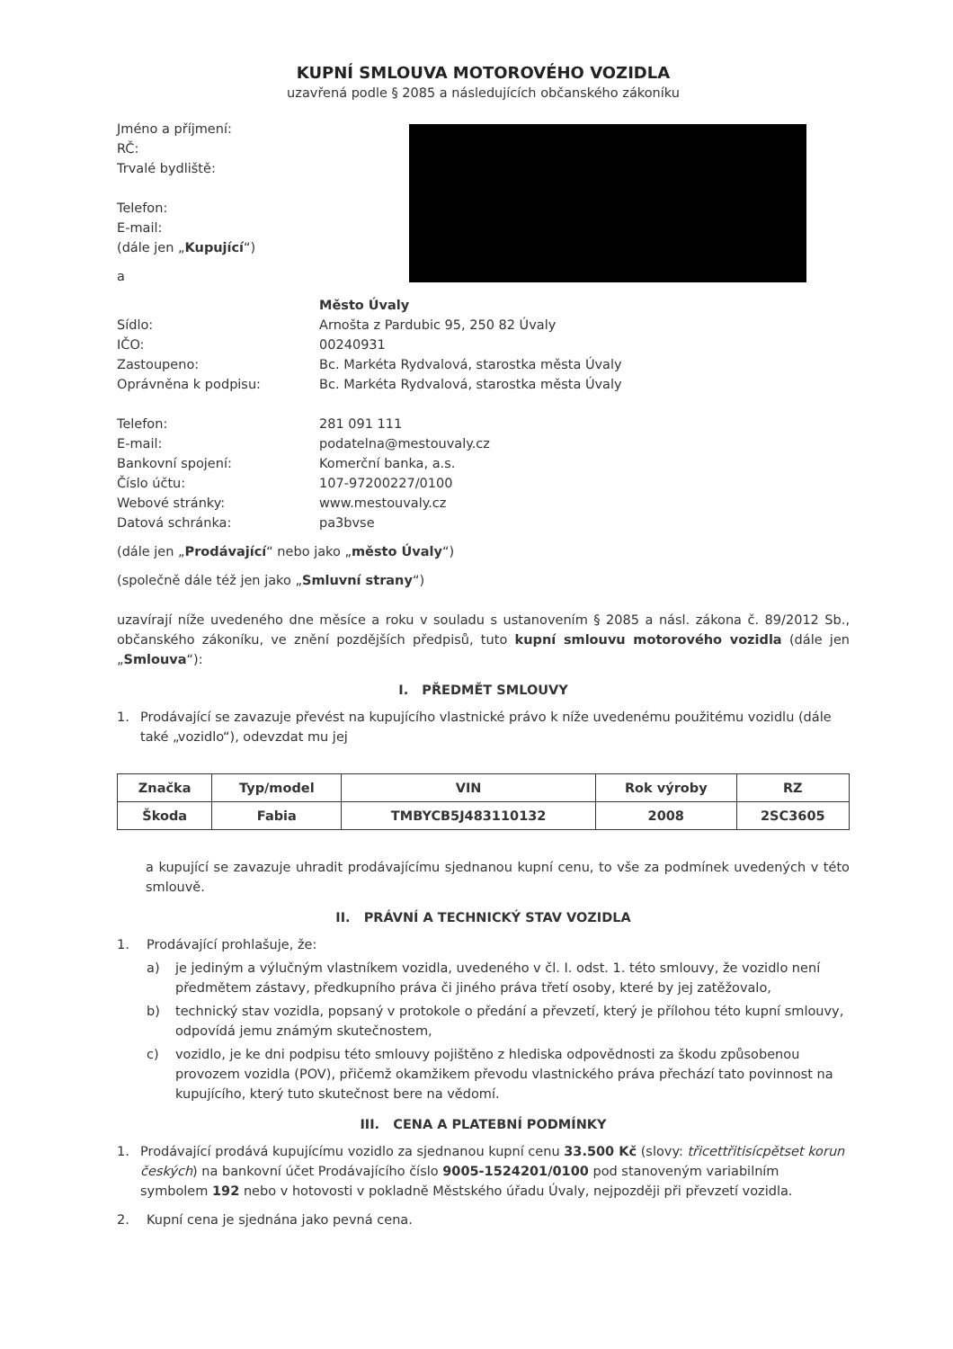KUPNÍ SMLOUVA MOTOROVÉHO VOZIDLA
uzavřená podle § 2085 a následujících občanského zákoníku
Jméno a příjmení:
RČ:
Trvalé bydliště:
Telefon:
E-mail:
(dále jen „Kupující“)
a
Město Úvaly
Sídlo: Arnošta z Pardubic 95, 250 82 Úvaly
IČO: 00240931
Zastoupeno: Bc. Markéta Rydvalová, starostka města Úvaly
Oprávněna k podpisu: Bc. Markéta Rydvalová, starostka města Úvaly
Telefon: 281 091 111
E-mail: podatelna@mestouvaly.cz
Bankovní spojení: Komerční banka, a.s.
Číslo účtu: 107-97200227/0100
Webové stránky: www.mestouvaly.cz
Datová schránka: pa3bvse
(dále jen „Prodávající“ nebo jako „město Úvaly“)
(společně dále též jen jako „Smluvní strany“)
uzavírají níže uvedeného dne měsíce a roku v souladu s ustanovením § 2085 a násl. zákona č. 89/2012 Sb., občanského zákoníku, ve znění pozdějších předpisů, tuto kupní smlouvu motorového vozidla (dále jen „Smlouva“):
I. PŘEDMĚT SMLOUVY
1. Prodávající se zavazuje převést na kupujícího vlastnické právo k níže uvedenému použitému vozidlu (dále také „vozidlo“), odevzdat mu jej
| Značka | Typ/model | VIN | Rok výroby | RZ |
| --- | --- | --- | --- | --- |
| Škoda | Fabia | TMBYCB5J483110132 | 2008 | 2SC3605 |
a kupující se zavazuje uhradit prodávajícímu sjednanou kupní cenu, to vše za podmínek uvedených v této smlouvě.
II. PRÁVNÍ A TECHNICKÝ STAV VOZIDLA
1. Prodávající prohlašuje, že:
a) je jediným a výlučným vlastníkem vozidla, uvedeného v čl. I. odst. 1. této smlouvy, že vozidlo není předmětem zástavy, předkupního práva či jiného práva třetí osoby, které by jej zatěžovalo,
b) technický stav vozidla, popsaný v protokole o předání a převzetí, který je přílohou této kupní smlouvy, odpovídá jemu známým skutečnostem,
c) vozidlo, je ke dni podpisu této smlouvy pojištěno z hlediska odpovědnosti za škodu způsobenou provozem vozidla (POV), přičemž okamžikem převodu vlastnického práva přechází tato povinnost na kupujícího, který tuto skutečnost bere na vědomí.
III. CENA A PLATEBNÍ PODMÍNKY
1. Prodávající prodává kupujícímu vozidlo za sjednanou kupní cenu 33.500 Kč (slovy: třicettřitisícpětset korun českých) na bankovní účet Prodávajícího číslo 9005-1524201/0100 pod stanoveným variabilním symbolem 192 nebo v hotovosti v pokladně Městského úřadu Úvaly, nejpozději při převzetí vozidla.
2. Kupní cena je sjednána jako pevná cena.